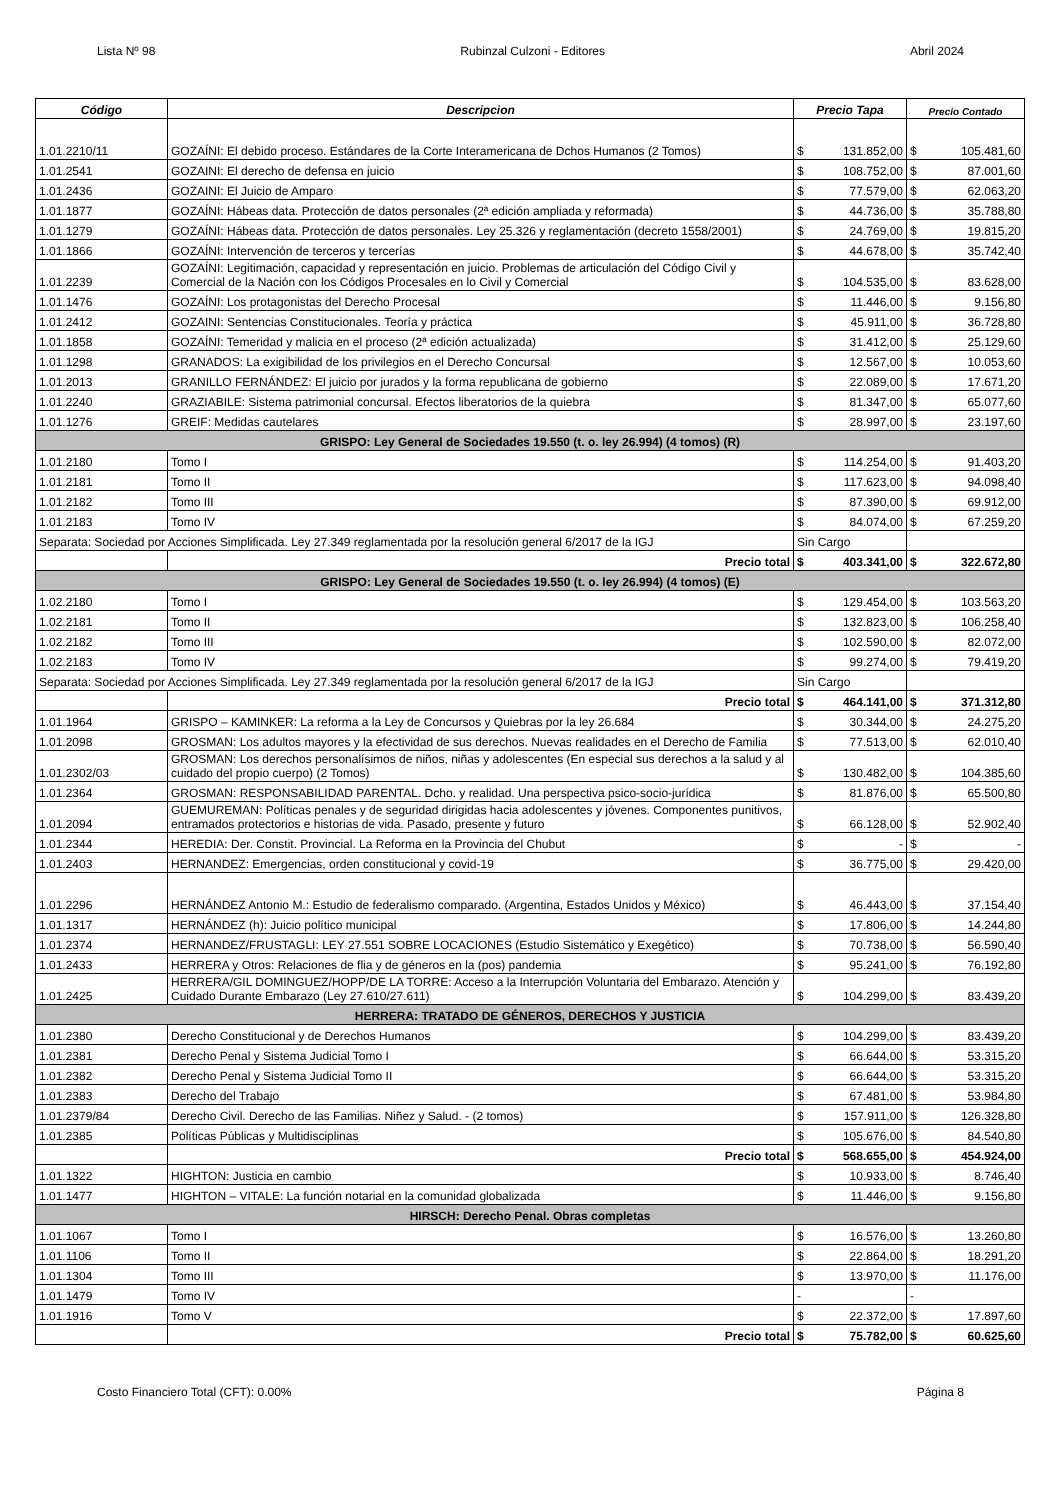Lista Nº 98 Rubinzal Culzoni - Editores Abril 2024
| Código | Descripcion | Precio Tapa | | Precio Contado | |
| --- | --- | --- | --- | --- | --- |
| 1.01.2210/11 | GOZAÍNI: El debido proceso. Estándares de la Corte Interamericana de Dchos Humanos (2 Tomos) | $ | 131.852,00 | $ | 105.481,60 |
| 1.01.2541 | GOZAINI: El derecho de defensa en juicio | $ | 108.752,00 | $ | 87.001,60 |
| 1.01.2436 | GOZAINI: El Juicio de Amparo | $ | 77.579,00 | $ | 62.063,20 |
| 1.01.1877 | GOZAÍNI: Hábeas data. Protección de datos personales (2ª edición ampliada y reformada) | $ | 44.736,00 | $ | 35.788,80 |
| 1.01.1279 | GOZAÍNI: Hábeas data. Protección de datos personales. Ley 25.326 y reglamentación (decreto 1558/2001) | $ | 24.769,00 | $ | 19.815,20 |
| 1.01.1866 | GOZAÍNI: Intervención de terceros y tercerías | $ | 44.678,00 | $ | 35.742,40 |
| 1.01.2239 | GOZAÍNI: Legitimación, capacidad y representación en juicio. Problemas de articulación del Código Civil y Comercial de la Nación con los Códigos Procesales en lo Civil y Comercial | $ | 104.535,00 | $ | 83.628,00 |
| 1.01.1476 | GOZAÍNI: Los protagonistas del Derecho Procesal | $ | 11.446,00 | $ | 9.156,80 |
| 1.01.2412 | GOZAINI: Sentencias Constitucionales. Teoría y práctica | $ | 45.911,00 | $ | 36.728,80 |
| 1.01.1858 | GOZAÍNI: Temeridad y malicia en el proceso (2ª edición actualizada) | $ | 31.412,00 | $ | 25.129,60 |
| 1.01.1298 | GRANADOS: La exigibilidad de los privilegios en el Derecho Concursal | $ | 12.567,00 | $ | 10.053,60 |
| 1.01.2013 | GRANILLO FERNÁNDEZ: El juicio por jurados y la forma republicana de gobierno | $ | 22.089,00 | $ | 17.671,20 |
| 1.01.2240 | GRAZIABILE: Sistema patrimonial concursal. Efectos liberatorios de la quiebra | $ | 81.347,00 | $ | 65.077,60 |
| 1.01.1276 | GREIF: Medidas cautelares | $ | 28.997,00 | $ | 23.197,60 |
| GRISPO: Ley General de Sociedades 19.550 (t. o. ley 26.994) (4 tomos) (R) | | | | | |
| 1.01.2180 | Tomo I | $ | 114.254,00 | $ | 91.403,20 |
| 1.01.2181 | Tomo II | $ | 117.623,00 | $ | 94.098,40 |
| 1.01.2182 | Tomo III | $ | 87.390,00 | $ | 69.912,00 |
| 1.01.2183 | Tomo IV | $ | 84.074,00 | $ | 67.259,20 |
| Separata: Sociedad por Acciones Simplificada. Ley 27.349 reglamentada por la resolución general 6/2017 de la IGJ | | Sin Cargo | | | |
| | Precio total | $ | 403.341,00 | $ | 322.672,80 |
| GRISPO: Ley General de Sociedades 19.550 (t. o. ley 26.994) (4 tomos) (E) | | | | | |
| 1.02.2180 | Tomo I | $ | 129.454,00 | $ | 103.563,20 |
| 1.02.2181 | Tomo II | $ | 132.823,00 | $ | 106.258,40 |
| 1.02.2182 | Tomo III | $ | 102.590,00 | $ | 82.072,00 |
| 1.02.2183 | Tomo IV | $ | 99.274,00 | $ | 79.419,20 |
| Separata: Sociedad por Acciones Simplificada. Ley 27.349 reglamentada por la resolución general 6/2017 de la IGJ | | Sin Cargo | | | |
| | Precio total | $ | 464.141,00 | $ | 371.312,80 |
| 1.01.1964 | GRISPO – KAMINKER: La reforma a la Ley de Concursos y Quiebras por la ley 26.684 | $ | 30.344,00 | $ | 24.275,20 |
| 1.01.2098 | GROSMAN: Los adultos mayores y la efectividad de sus derechos. Nuevas realidades en el Derecho de Familia | $ | 77.513,00 | $ | 62.010,40 |
| 1.01.2302/03 | GROSMAN: Los derechos personalísimos de niños, niñas y adolescentes (En especial sus derechos a la salud y al cuidado del propio cuerpo) (2 Tomos) | $ | 130.482,00 | $ | 104.385,60 |
| 1.01.2364 | GROSMAN: RESPONSABILIDAD PARENTAL. Dcho. y realidad. Una perspectiva psico-socio-jurídica | $ | 81.876,00 | $ | 65.500,80 |
| 1.01.2094 | GUEMUREMAN: Políticas penales y de seguridad dirigidas hacia adolescentes y jóvenes. Componentes punitivos, entramados protectorios e historias de vida. Pasado, presente y futuro | $ | 66.128,00 | $ | 52.902,40 |
| 1.01.2344 | HEREDIA: Der. Constit. Provincial. La Reforma en la Provincia del Chubut | $ | - | $ | - |
| 1.01.2403 | HERNANDEZ: Emergencias, orden constitucional y covid-19 | $ | 36.775,00 | $ | 29.420,00 |
| 1.01.2296 | HERNÁNDEZ Antonio M.: Estudio de federalismo comparado. (Argentina, Estados Unidos y México) | $ | 46.443,00 | $ | 37.154,40 |
| 1.01.1317 | HERNÁNDEZ (h): Juicio político municipal | $ | 17.806,00 | $ | 14.244,80 |
| 1.01.2374 | HERNANDEZ/FRUSTAGLI: LEY 27.551 SOBRE LOCACIONES (Estudio Sistemático y Exegético) | $ | 70.738,00 | $ | 56.590,40 |
| 1.01.2433 | HERRERA y Otros: Relaciones de flia y de géneros en la (pos) pandemia | $ | 95.241,00 | $ | 76.192,80 |
| 1.01.2425 | HERRERA/GIL DOMINGUEZ/HOPP/DE LA TORRE: Acceso a la Interrupción Voluntaria del Embarazo. Atención y Cuidado Durante Embarazo (Ley 27.610/27.611) | $ | 104.299,00 | $ | 83.439,20 |
| HERRERA: TRATADO DE GÉNEROS, DERECHOS Y JUSTICIA | | | | | |
| 1.01.2380 | Derecho Constitucional y de Derechos Humanos | $ | 104.299,00 | $ | 83.439,20 |
| 1.01.2381 | Derecho Penal y Sistema Judicial Tomo I | $ | 66.644,00 | $ | 53.315,20 |
| 1.01.2382 | Derecho Penal y Sistema Judicial Tomo II | $ | 66.644,00 | $ | 53.315,20 |
| 1.01.2383 | Derecho del Trabajo | $ | 67.481,00 | $ | 53.984,80 |
| 1.01.2379/84 | Derecho Civil. Derecho de las Familias. Niñez y Salud. - (2 tomos) | $ | 157.911,00 | $ | 126.328,80 |
| 1.01.2385 | Políticas Públicas y Multidisciplinas | $ | 105.676,00 | $ | 84.540,80 |
| | Precio total | $ | 568.655,00 | $ | 454.924,00 |
| 1.01.1322 | HIGHTON: Justicia en cambio | $ | 10.933,00 | $ | 8.746,40 |
| 1.01.1477 | HIGHTON – VITALE: La función notarial en la comunidad globalizada | $ | 11.446,00 | $ | 9.156,80 |
| HIRSCH: Derecho Penal. Obras completas | | | | | |
| 1.01.1067 | Tomo I | $ | 16.576,00 | $ | 13.260,80 |
| 1.01.1106 | Tomo II | $ | 22.864,00 | $ | 18.291,20 |
| 1.01.1304 | Tomo III | $ | 13.970,00 | $ | 11.176,00 |
| 1.01.1479 | Tomo IV | - | | - | |
| 1.01.1916 | Tomo V | $ | 22.372,00 | $ | 17.897,60 |
| | Precio total | $ | 75.782,00 | $ | 60.625,60 |
Costo Financiero Total (CFT): 0.00% Página 8